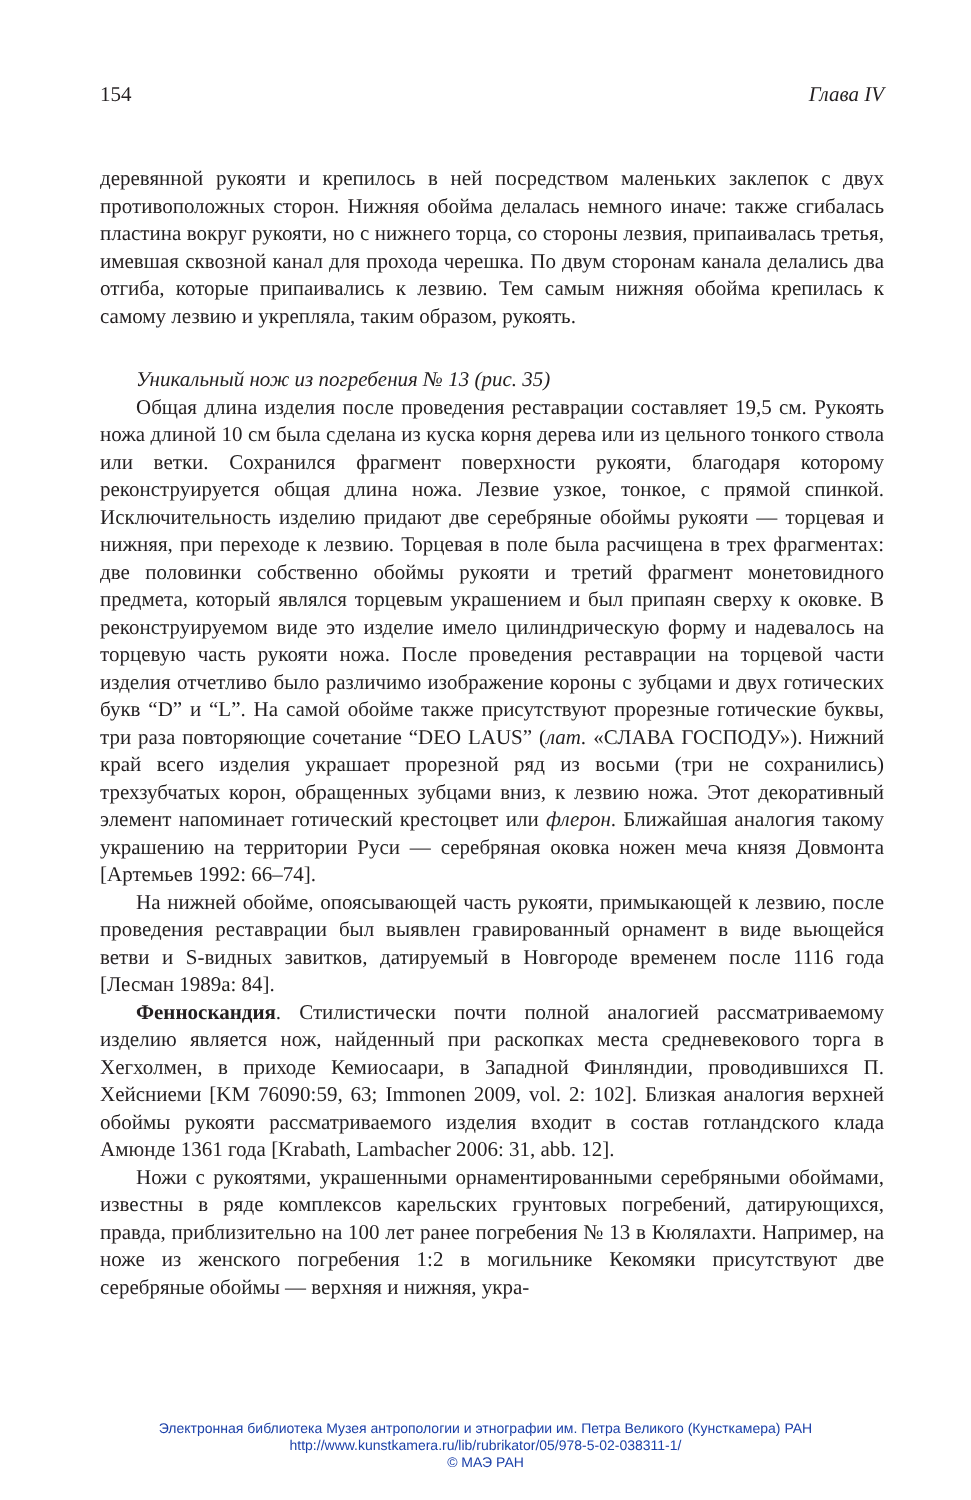154 Глава IV
деревянной рукояти и крепилось в ней посредством маленьких заклепок с двух противоположных сторон. Нижняя обойма делалась немного иначе: также сгибалась пластина вокруг рукояти, но с нижнего торца, со стороны лезвия, припаивалась третья, имевшая сквозной канал для прохода черешка. По двум сторонам канала делались два отгиба, которые припаивались к лезвию. Тем самым нижняя обойма крепилась к самому лезвию и укрепляла, таким образом, рукоять.
Уникальный нож из погребения № 13 (рис. 35)
Общая длина изделия после проведения реставрации составляет 19,5 см. Рукоять ножа длиной 10 см была сделана из куска корня дерева или из цельного тонкого ствола или ветки. Сохранился фрагмент поверхности рукояти, благодаря которому реконструируется общая длина ножа. Лезвие узкое, тонкое, с прямой спинкой. Исключительность изделию придают две серебряные обоймы рукояти — торцевая и нижняя, при переходе к лезвию. Торцевая в поле была расчищена в трех фрагментах: две половинки собственно обоймы рукояти и третий фрагмент монетовидного предмета, который являлся торцевым украшением и был припаян сверху к оковке. В реконструируемом виде это изделие имело цилиндрическую форму и надевалось на торцевую часть рукояти ножа. После проведения реставрации на торцевой части изделия отчетливо было различимо изображение короны с зубцами и двух готических букв “D” и “L”. На самой обойме также присутствуют прорезные готические буквы, три раза повторяющие сочетание “DEO LAUS” (лат. «СЛАВА ГОСПОДУ»). Нижний край всего изделия украшает прорезной ряд из восьми (три не сохранились) трехзубчатых корон, обращенных зубцами вниз, к лезвию ножа. Этот декоративный элемент напоминает готический крестоцвет или флерон. Ближайшая аналогия такому украшению на территории Руси — серебряная оковка ножен меча князя Довмонта [Артемьев 1992: 66–74].
На нижней обойме, опоясывающей часть рукояти, примыкающей к лезвию, после проведения реставрации был выявлен гравированный орнамент в виде вьющейся ветви и S-видных завитков, датируемый в Новгороде временем после 1116 года [Лесман 1989а: 84].
Фенноскандия. Стилистически почти полной аналогией рассматриваемому изделию является нож, найденный при раскопках места средневекового торга в Хегхолмен, в приходе Кемиосаари, в Западной Финляндии, проводившихся П. Хейсниеми [KM 76090:59, 63; Immonen 2009, vol. 2: 102]. Близкая аналогия верхней обоймы рукояти рассматриваемого изделия входит в состав готландского клада Амюнде 1361 года [Krabath, Lambacher 2006: 31, abb. 12].
Ножи с рукоятями, украшенными орнаментированными серебряными обоймами, известны в ряде комплексов карельских грунтовых погребений, датирующихся, правда, приблизительно на 100 лет ранее погребения № 13 в Кюлялахти. Например, на ноже из женского погребения 1:2 в могильнике Кекомяки присутствуют две серебряные обоймы — верхняя и нижняя, укра-
Электронная библиотека Музея антропологии и этнографии им. Петра Великого (Кунсткамера) РАН
http://www.kunstkamera.ru/lib/rubrikator/05/978-5-02-038311-1/
© МАЭ РАН